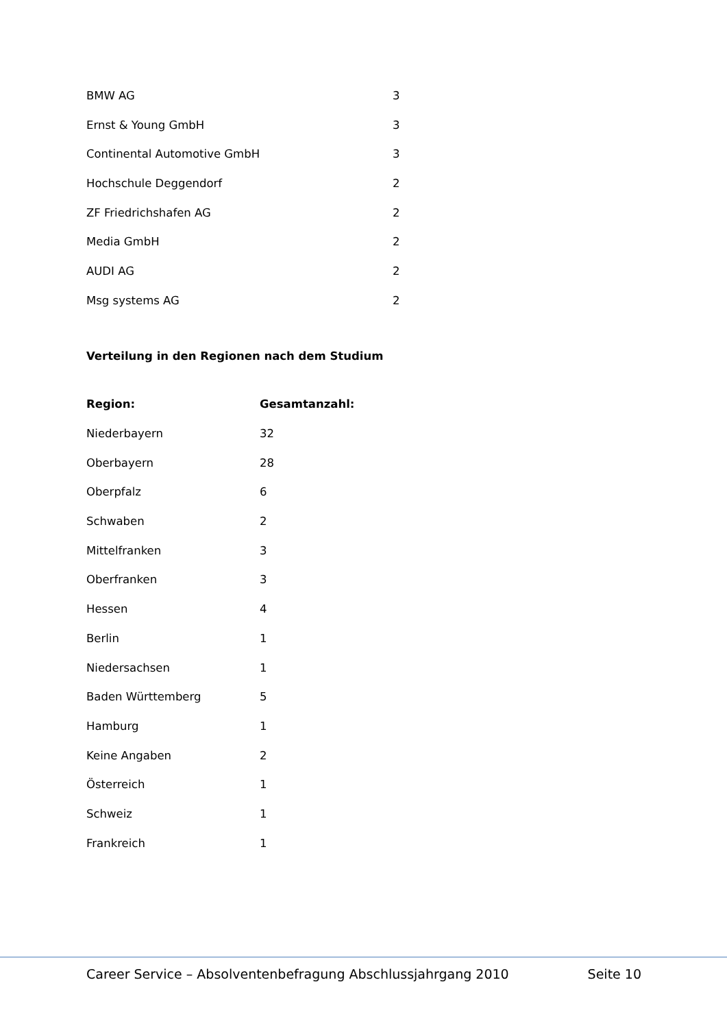| BMW AG | 3 |
| Ernst & Young GmbH | 3 |
| Continental Automotive GmbH | 3 |
| Hochschule Deggendorf | 2 |
| ZF Friedrichshafen AG | 2 |
| Media GmbH | 2 |
| AUDI AG | 2 |
| Msg systems AG | 2 |
Verteilung in den Regionen nach dem Studium
| Region: | Gesamtanzahl: |
| --- | --- |
| Niederbayern | 32 |
| Oberbayern | 28 |
| Oberpfalz | 6 |
| Schwaben | 2 |
| Mittelfranken | 3 |
| Oberfranken | 3 |
| Hessen | 4 |
| Berlin | 1 |
| Niedersachsen | 1 |
| Baden Württemberg | 5 |
| Hamburg | 1 |
| Keine Angaben | 2 |
| Österreich | 1 |
| Schweiz | 1 |
| Frankreich | 1 |
Career Service – Absolventenbefragung Abschlussjahrgang 2010 Seite 10